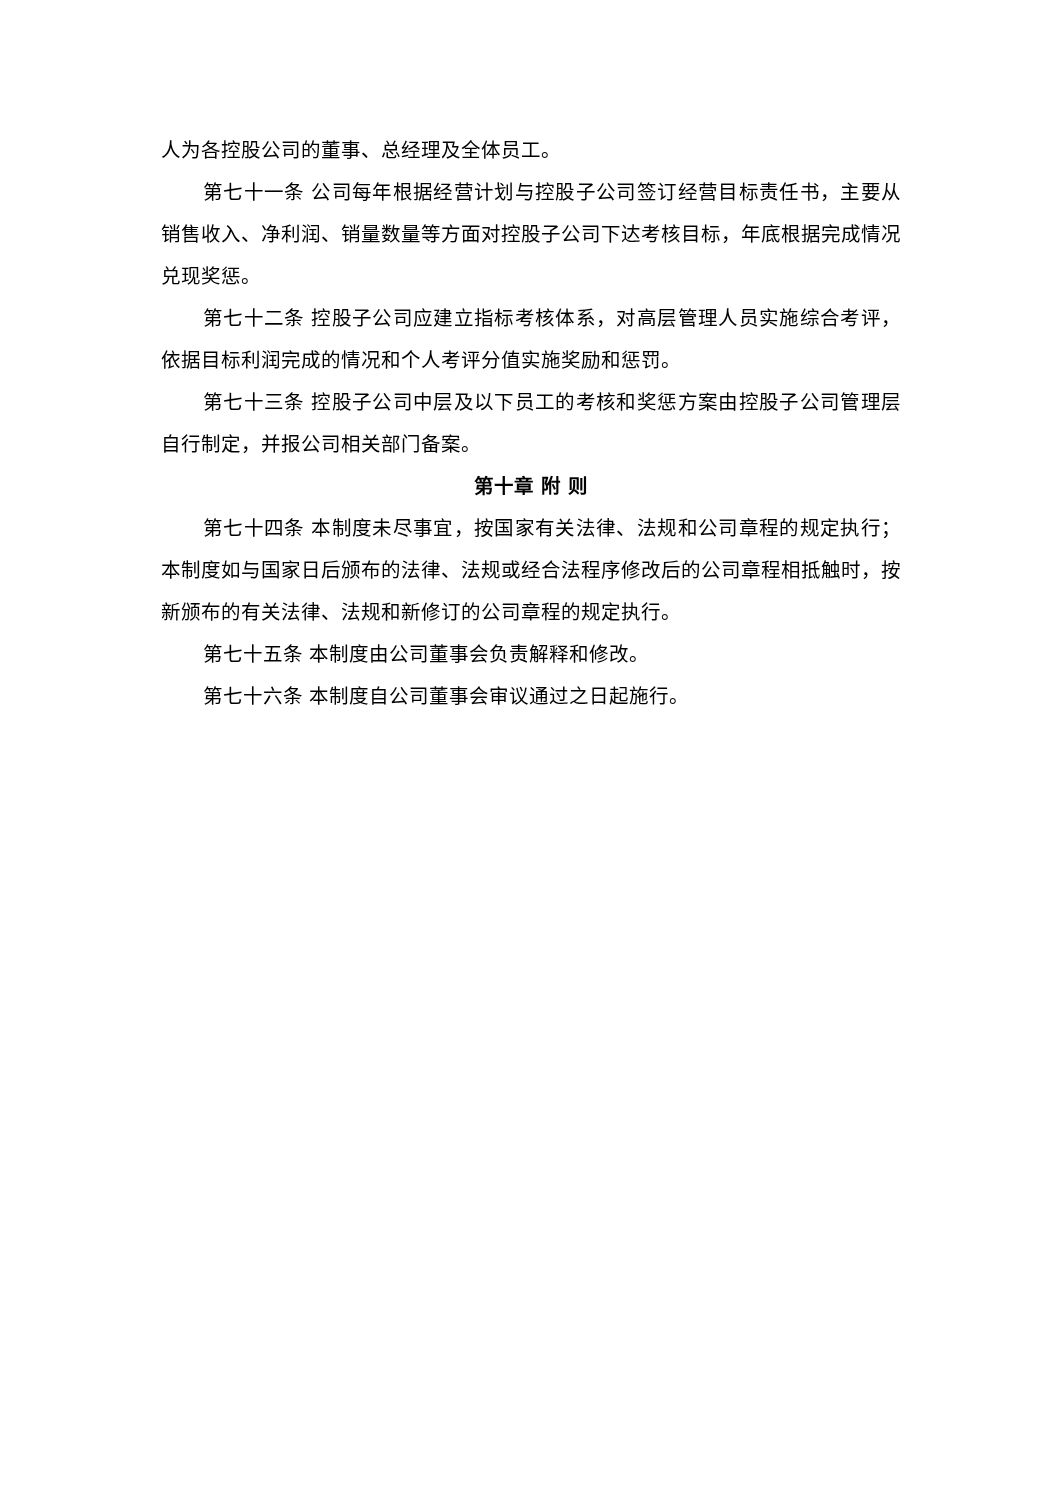人为各控股公司的董事、总经理及全体员工。
第七十一条 公司每年根据经营计划与控股子公司签订经营目标责任书，主要从销售收入、净利润、销量数量等方面对控股子公司下达考核目标，年底根据完成情况兑现奖惩。
第七十二条 控股子公司应建立指标考核体系，对高层管理人员实施综合考评，依据目标利润完成的情况和个人考评分值实施奖励和惩罚。
第七十三条 控股子公司中层及以下员工的考核和奖惩方案由控股子公司管理层自行制定，并报公司相关部门备案。
第十章 附 则
第七十四条 本制度未尽事宜，按国家有关法律、法规和公司章程的规定执行；本制度如与国家日后颁布的法律、法规或经合法程序修改后的公司章程相抵触时，按新颁布的有关法律、法规和新修订的公司章程的规定执行。
第七十五条 本制度由公司董事会负责解释和修改。
第七十六条 本制度自公司董事会审议通过之日起施行。